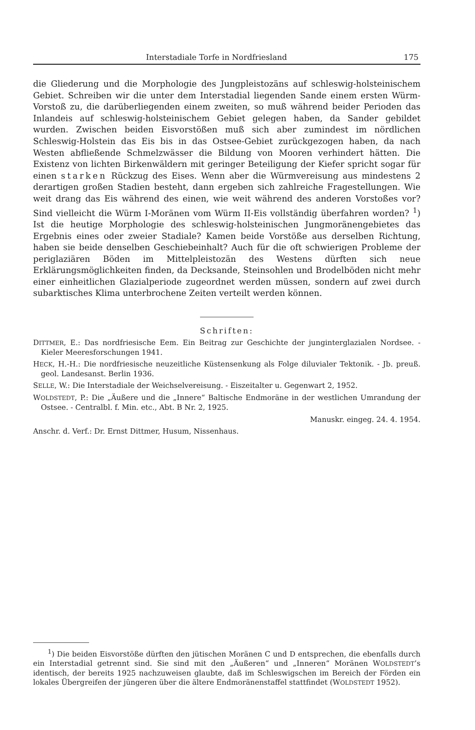Interstadiale Torfe in Nordfriesland 175
die Gliederung und die Morphologie des Jungpleistozäns auf schleswig-holsteinischem Gebiet. Schreiben wir die unter dem Interstadial liegenden Sande einem ersten Würm-Vorstoß zu, die darüberliegenden einem zweiten, so muß während beider Perioden das Inlandeis auf schleswig-holsteinischem Gebiet gelegen haben, da Sander gebildet wurden. Zwischen beiden Eisvorstößen muß sich aber zumindest im nördlichen Schleswig-Holstein das Eis bis in das Ostsee-Gebiet zurückgezogen haben, da nach Westen abfließende Schmelzwässer die Bildung von Mooren verhindert hätten. Die Existenz von lichten Birkenwäldern mit geringer Beteiligung der Kiefer spricht sogar für einen starken Rückzug des Eises. Wenn aber die Würmvereisung aus mindestens 2 derartigen großen Stadien besteht, dann ergeben sich zahlreiche Fragestellungen. Wie weit drang das Eis während des einen, wie weit während des anderen Vorstoßes vor? Sind vielleicht die Würm I-Moränen vom Würm II-Eis vollständig überfahren worden? <sup>1</sup>) Ist die heutige Morphologie des schleswig-holsteinischen Jungmoränengebietes das Ergebnis eines oder zweier Stadiale? Kamen beide Vorstöße aus derselben Richtung, haben sie beide denselben Geschiebeinhalt? Auch für die oft schwierigen Probleme der periglaziären Böden im Mittelpleistozän des Westens dürften sich neue Erklärungsmöglichkeiten finden, da Decksande, Steinsohlen und Brodelböden nicht mehr einer einheitlichen Glazialperiode zugeordnet werden müssen, sondern auf zwei durch subarktisches Klima unterbrochene Zeiten verteilt werden können.
Schriften:
DITTMER, E.: Das nordfriesische Eem. Ein Beitrag zur Geschichte der junginterglazialen Nordsee. - Kieler Meeresforschungen 1941.
HECK, H.-H.: Die nordfriesische neuzeitliche Küstensenkung als Folge diluvialer Tektonik. - Jb. preuß. geol. Landesanst. Berlin 1936.
SELLE, W.: Die Interstadiale der Weichselvereisung. - Eiszeitalter u. Gegenwart 2, 1952.
WOLDSTEDT, P.: Die „Äußere und die „Innere“ Baltische Endmoräne in der westlichen Umrandung der Ostsee. - Centralbl. f. Min. etc., Abt. B Nr. 2, 1925.
Manuskr. eingeg. 24. 4. 1954.
Anschr. d. Verf.: Dr. Ernst Dittmer, Husum, Nissenhaus.
<sup>1</sup>) Die beiden Eisvorstöße dürften den jütischen Moränen C und D entsprechen, die ebenfalls durch ein Interstadial getrennt sind. Sie sind mit den „Äußeren“ und „Inneren“ Moränen WOLDSTEDT’s identisch, der bereits 1925 nachzuweisen glaubte, daß im Schleswigschen im Bereich der Förden ein lokales Übergreifen der jüngeren über die ältere Endmoränenstaffel stattfindet (WOLDSTEDT 1952).